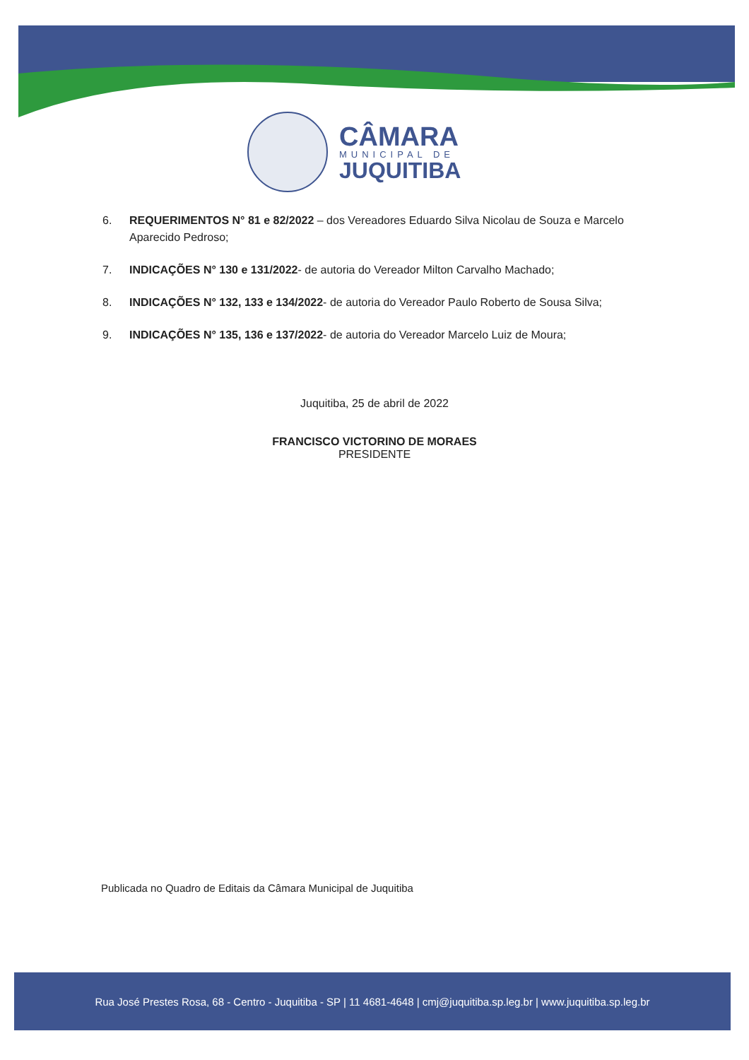CÂMARA
MUNICIPAL DE
JUQUITIBA
6. REQUERIMENTOS N° 81 e 82/2022 – dos Vereadores Eduardo Silva Nicolau de Souza e Marcelo Aparecido Pedroso;
7. INDICAÇÕES N° 130 e 131/2022- de autoria do Vereador Milton Carvalho Machado;
8. INDICAÇÕES N° 132, 133 e 134/2022- de autoria do Vereador Paulo Roberto de Sousa Silva;
9. INDICAÇÕES N° 135, 136 e 137/2022- de autoria do Vereador Marcelo Luiz de Moura;
Juquitiba, 25 de abril de 2022
FRANCISCO VICTORINO DE MORAES
PRESIDENTE
Publicada no Quadro de Editais da Câmara Municipal de Juquitiba
Rua José Prestes Rosa, 68 - Centro - Juquitiba - SP | 11 4681-4648 | cmj@juquitiba.sp.leg.br | www.juquitiba.sp.leg.br